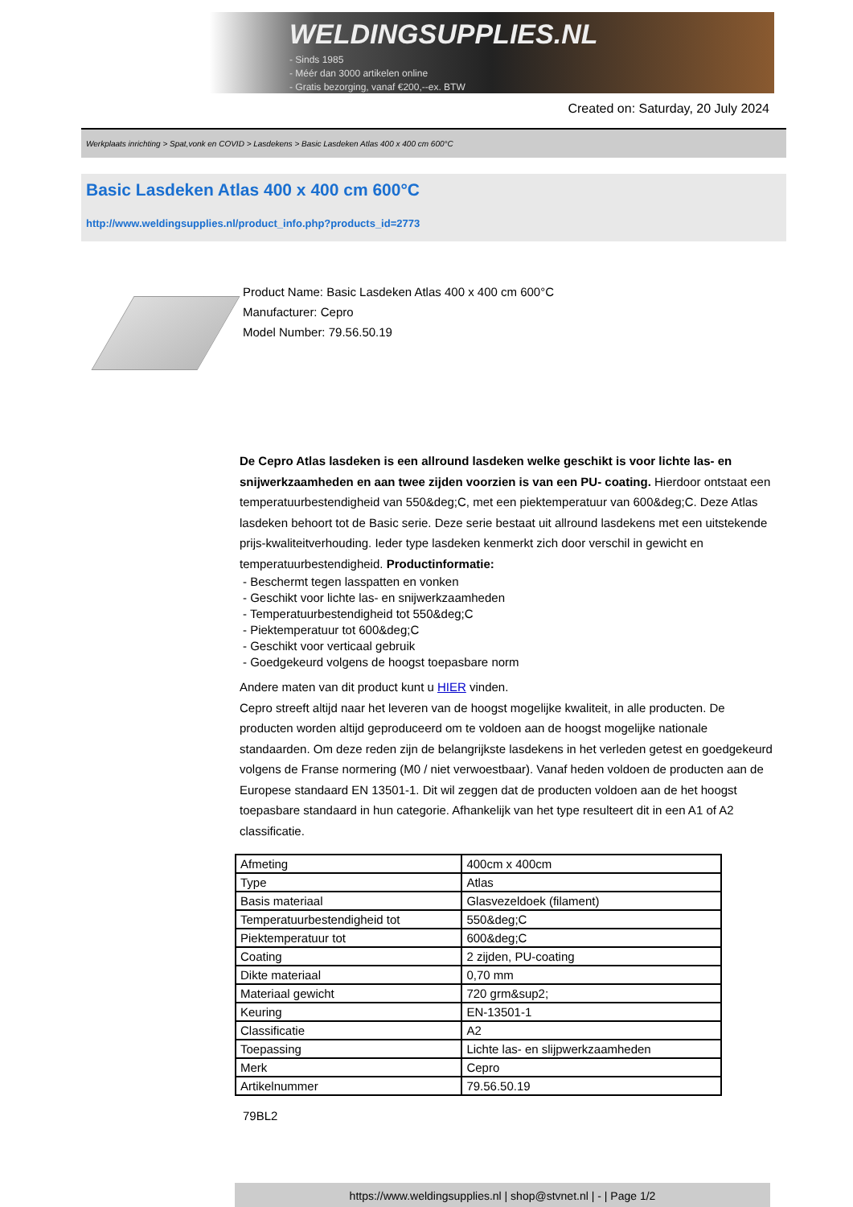WELDINGSUPPLIES.NL
- Sinds 1985
- Méér dan 3000 artikelen online
- Gratis bezorging, vanaf €200,--ex. BTW
Created on: Saturday, 20 July 2024
Werkplaats inrichting > Spat,vonk en COVID > Lasdekens > Basic Lasdeken Atlas 400 x 400 cm 600°C
Basic Lasdeken Atlas 400 x 400 cm 600°C
http://www.weldingsupplies.nl/product_info.php?products_id=2773
Product Name: Basic Lasdeken Atlas 400 x 400 cm 600°C
Manufacturer: Cepro
Model Number: 79.56.50.19
De Cepro Atlas lasdeken is een allround lasdeken welke geschikt is voor lichte las- en snijwerkzaamheden en aan twee zijden voorzien is van een PU- coating. Hierdoor ontstaat een temperatuurbestendigheid van 550&deg;C, met een piektemperatuur van 600&deg;C. Deze Atlas lasdeken behoort tot de Basic serie. Deze serie bestaat uit allround lasdekens met een uitstekende prijs-kwaliteitverhouding. Ieder type lasdeken kenmerkt zich door verschil in gewicht en temperatuurbestendigheid. Productinformatie:
- Beschermt tegen lasspatten en vonken
- Geschikt voor lichte las- en snijwerkzaamheden
- Temperatuurbestendigheid tot 550&deg;C
- Piektemperatuur tot 600&deg;C
- Geschikt voor verticaal gebruik
- Goedgekeurd volgens de hoogst toepasbare norm
Andere maten van dit product kunt u HIER vinden.
Cepro streeft altijd naar het leveren van de hoogst mogelijke kwaliteit, in alle producten. De producten worden altijd geproduceerd om te voldoen aan de hoogst mogelijke nationale standaarden. Om deze reden zijn de belangrijkste lasdekens in het verleden getest en goedgekeurd volgens de Franse normering (M0 / niet verwoestbaar). Vanaf heden voldoen de producten aan de Europese standaard EN 13501-1. Dit wil zeggen dat de producten voldoen aan de het hoogst toepasbare standaard in hun categorie. Afhankelijk van het type resulteert dit in een A1 of A2 classificatie.
| Afmeting | 400cm x 400cm |
| Type | Atlas |
| Basis materiaal | Glasvezeldoek (filament) |
| Temperatuurbestendigheid tot | 550&deg;C |
| Piektemperatuur tot | 600&deg;C |
| Coating | 2 zijden, PU-coating |
| Dikte materiaal | 0,70 mm |
| Materiaal gewicht | 720 grm&sup2; |
| Keuring | EN-13501-1 |
| Classificatie | A2 |
| Toepassing | Lichte las- en slijpwerkzaamheden |
| Merk | Cepro |
| Artikelnummer | 79.56.50.19 |
79BL2
https://www.weldingsupplies.nl | shop@stvnet.nl | - | Page 1/2